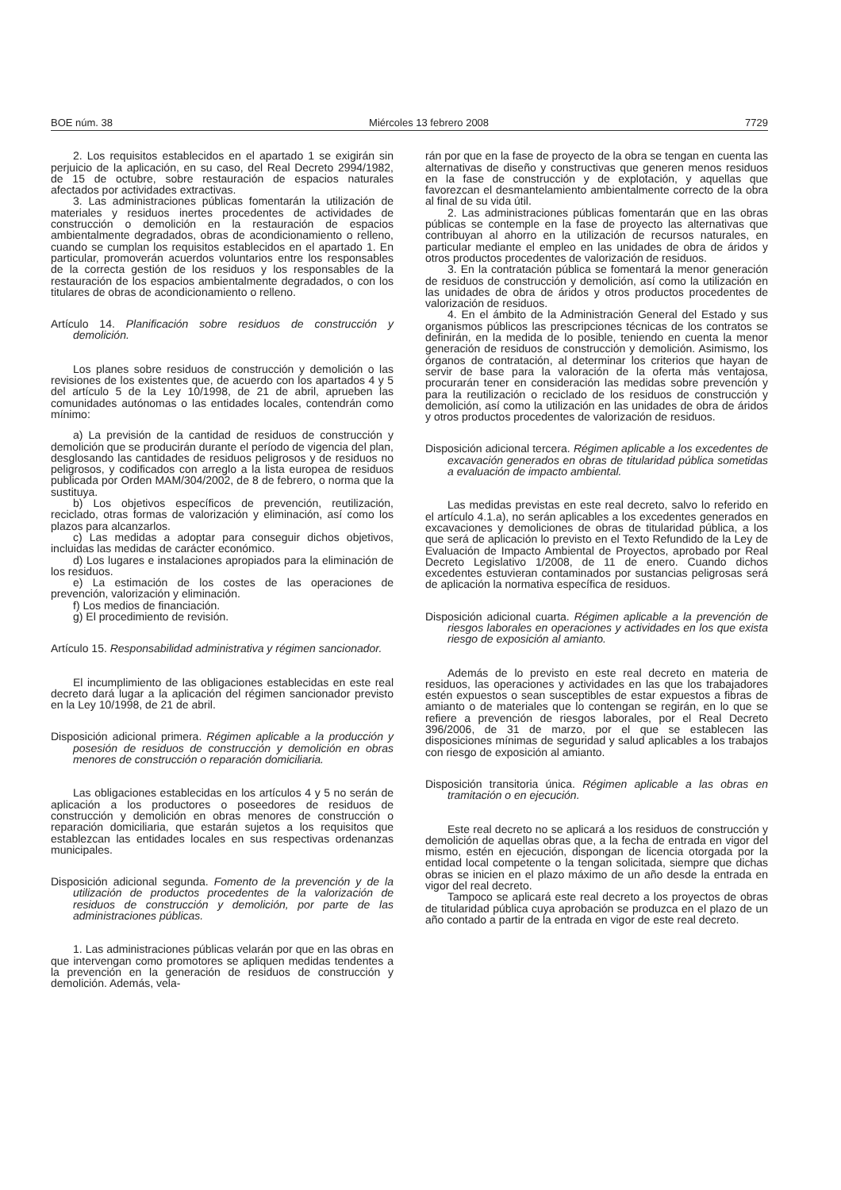BOE núm. 38 Miércoles 13 febrero 2008 7729
2. Los requisitos establecidos en el apartado 1 se exigirán sin perjuicio de la aplicación, en su caso, del Real Decreto 2994/1982, de 15 de octubre, sobre restauración de espacios naturales afectados por actividades extractivas.
3. Las administraciones públicas fomentarán la utilización de materiales y residuos inertes procedentes de actividades de construcción o demolición en la restauración de espacios ambientalmente degradados, obras de acondicionamiento o relleno, cuando se cumplan los requisitos establecidos en el apartado 1. En particular, promoverán acuerdos voluntarios entre los responsables de la correcta gestión de los residuos y los responsables de la restauración de los espacios ambientalmente degradados, o con los titulares de obras de acondicionamiento o relleno.
Artículo 14. Planificación sobre residuos de construcción y demolición.
Los planes sobre residuos de construcción y demolición o las revisiones de los existentes que, de acuerdo con los apartados 4 y 5 del artículo 5 de la Ley 10/1998, de 21 de abril, aprueben las comunidades autónomas o las entidades locales, contendrán como mínimo:
a) La previsión de la cantidad de residuos de construcción y demolición que se producirán durante el período de vigencia del plan, desglosando las cantidades de residuos peligrosos y de residuos no peligrosos, y codificados con arreglo a la lista europea de residuos publicada por Orden MAM/304/2002, de 8 de febrero, o norma que la sustituya.
b) Los objetivos específicos de prevención, reutilización, reciclado, otras formas de valorización y eliminación, así como los plazos para alcanzarlos.
c) Las medidas a adoptar para conseguir dichos objetivos, incluidas las medidas de carácter económico.
d) Los lugares e instalaciones apropiados para la eliminación de los residuos.
e) La estimación de los costes de las operaciones de prevención, valorización y eliminación.
f) Los medios de financiación.
g) El procedimiento de revisión.
Artículo 15. Responsabilidad administrativa y régimen sancionador.
El incumplimiento de las obligaciones establecidas en este real decreto dará lugar a la aplicación del régimen sancionador previsto en la Ley 10/1998, de 21 de abril.
Disposición adicional primera. Régimen aplicable a la producción y posesión de residuos de construcción y demolición en obras menores de construcción o reparación domiciliaria.
Las obligaciones establecidas en los artículos 4 y 5 no serán de aplicación a los productores o poseedores de residuos de construcción y demolición en obras menores de construcción o reparación domiciliaria, que estarán sujetos a los requisitos que establezcan las entidades locales en sus respectivas ordenanzas municipales.
Disposición adicional segunda. Fomento de la prevención y de la utilización de productos procedentes de la valorización de residuos de construcción y demolición, por parte de las administraciones públicas.
1. Las administraciones públicas velarán por que en las obras en que intervengan como promotores se apliquen medidas tendentes a la prevención en la generación de residuos de construcción y demolición. Además, vela-
rán por que en la fase de proyecto de la obra se tengan en cuenta las alternativas de diseño y constructivas que generen menos residuos en la fase de construcción y de explotación, y aquellas que favorezcan el desmantelamiento ambientalmente correcto de la obra al final de su vida útil.
2. Las administraciones públicas fomentarán que en las obras públicas se contemple en la fase de proyecto las alternativas que contribuyan al ahorro en la utilización de recursos naturales, en particular mediante el empleo en las unidades de obra de áridos y otros productos procedentes de valorización de residuos.
3. En la contratación pública se fomentará la menor generación de residuos de construcción y demolición, así como la utilización en las unidades de obra de áridos y otros productos procedentes de valorización de residuos.
4. En el ámbito de la Administración General del Estado y sus organismos públicos las prescripciones técnicas de los contratos se definirán, en la medida de lo posible, teniendo en cuenta la menor generación de residuos de construcción y demolición. Asimismo, los órganos de contratación, al determinar los criterios que hayan de servir de base para la valoración de la oferta más ventajosa, procurarán tener en consideración las medidas sobre prevención y para la reutilización o reciclado de los residuos de construcción y demolición, así como la utilización en las unidades de obra de áridos y otros productos procedentes de valorización de residuos.
Disposición adicional tercera. Régimen aplicable a los excedentes de excavación generados en obras de titularidad pública sometidas a evaluación de impacto ambiental.
Las medidas previstas en este real decreto, salvo lo referido en el artículo 4.1.a), no serán aplicables a los excedentes generados en excavaciones y demoliciones de obras de titularidad pública, a los que será de aplicación lo previsto en el Texto Refundido de la Ley de Evaluación de Impacto Ambiental de Proyectos, aprobado por Real Decreto Legislativo 1/2008, de 11 de enero. Cuando dichos excedentes estuvieran contaminados por sustancias peligrosas será de aplicación la normativa específica de residuos.
Disposición adicional cuarta. Régimen aplicable a la prevención de riesgos laborales en operaciones y actividades en los que exista riesgo de exposición al amianto.
Además de lo previsto en este real decreto en materia de residuos, las operaciones y actividades en las que los trabajadores estén expuestos o sean susceptibles de estar expuestos a fibras de amianto o de materiales que lo contengan se regirán, en lo que se refiere a prevención de riesgos laborales, por el Real Decreto 396/2006, de 31 de marzo, por el que se establecen las disposiciones mínimas de seguridad y salud aplicables a los trabajos con riesgo de exposición al amianto.
Disposición transitoria única. Régimen aplicable a las obras en tramitación o en ejecución.
Este real decreto no se aplicará a los residuos de construcción y demolición de aquellas obras que, a la fecha de entrada en vigor del mismo, estén en ejecución, dispongan de licencia otorgada por la entidad local competente o la tengan solicitada, siempre que dichas obras se inicien en el plazo máximo de un año desde la entrada en vigor del real decreto.
Tampoco se aplicará este real decreto a los proyectos de obras de titularidad pública cuya aprobación se produzca en el plazo de un año contado a partir de la entrada en vigor de este real decreto.